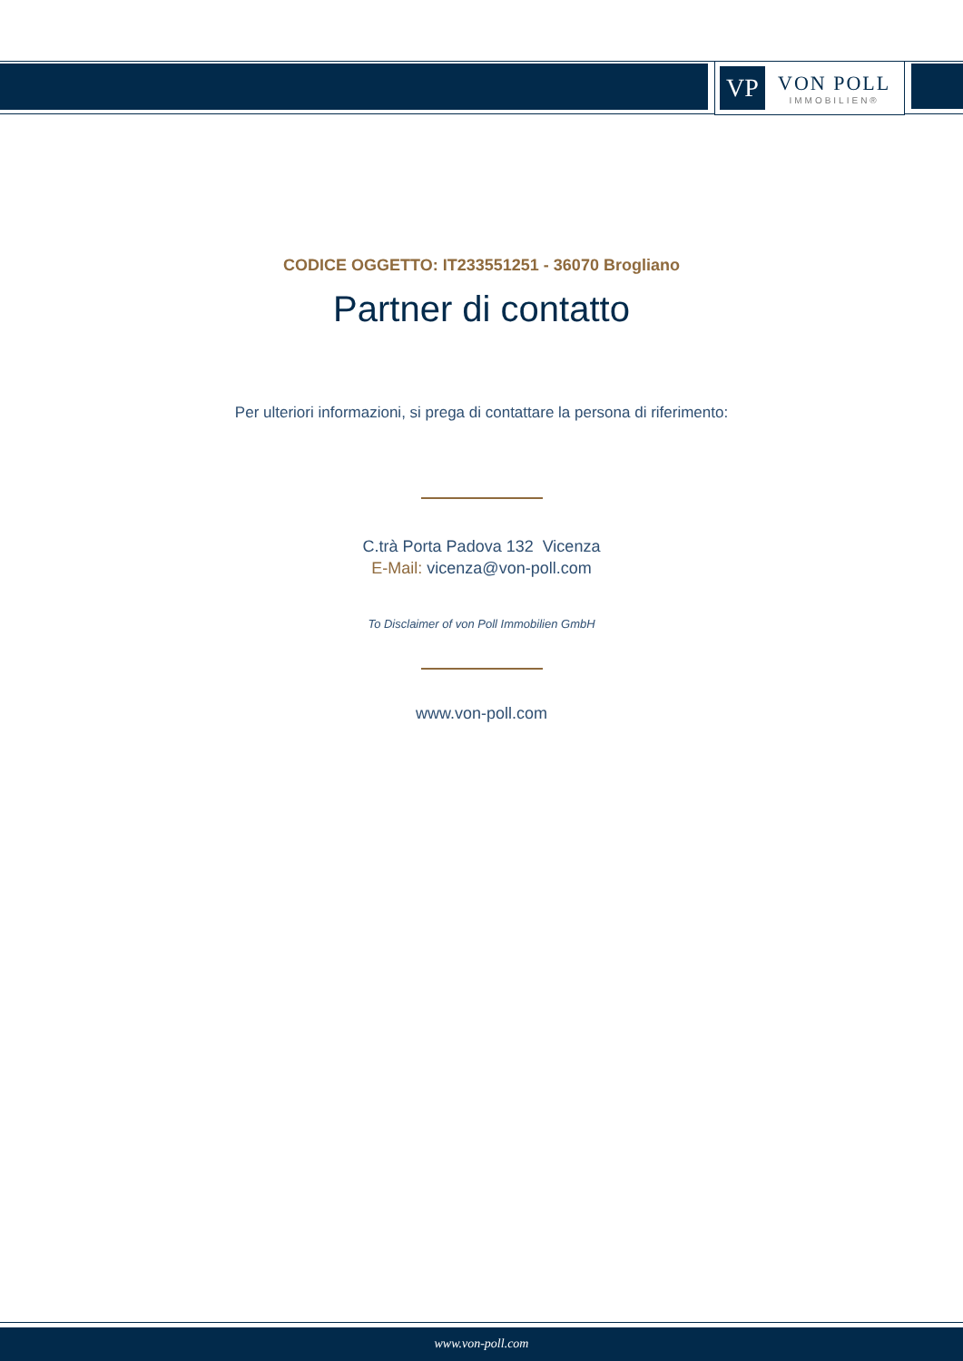VP
VON POLL
IMMOBILIEN®
CODICE OGGETTO: IT233551251 - 36070 Brogliano
Partner di contatto
Per ulteriori informazioni, si prega di contattare la persona di riferimento:
C.trà Porta Padova 132 Vicenza
E-Mail: vicenza@von-poll.com
To Disclaimer of von Poll Immobilien GmbH
www.von-poll.com
www.von-poll.com